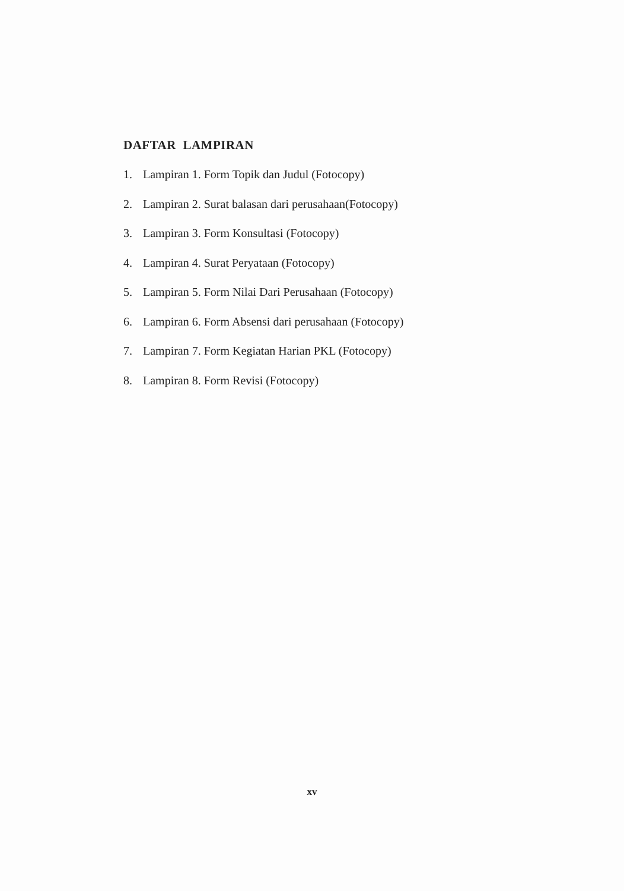DAFTAR LAMPIRAN
1. Lampiran 1. Form Topik dan Judul (Fotocopy)
2. Lampiran 2. Surat balasan dari perusahaan(Fotocopy)
3. Lampiran 3. Form Konsultasi (Fotocopy)
4. Lampiran 4. Surat Peryataan (Fotocopy)
5. Lampiran 5. Form Nilai Dari Perusahaan (Fotocopy)
6. Lampiran 6. Form Absensi dari perusahaan (Fotocopy)
7. Lampiran 7. Form Kegiatan Harian PKL (Fotocopy)
8. Lampiran 8. Form Revisi (Fotocopy)
xv